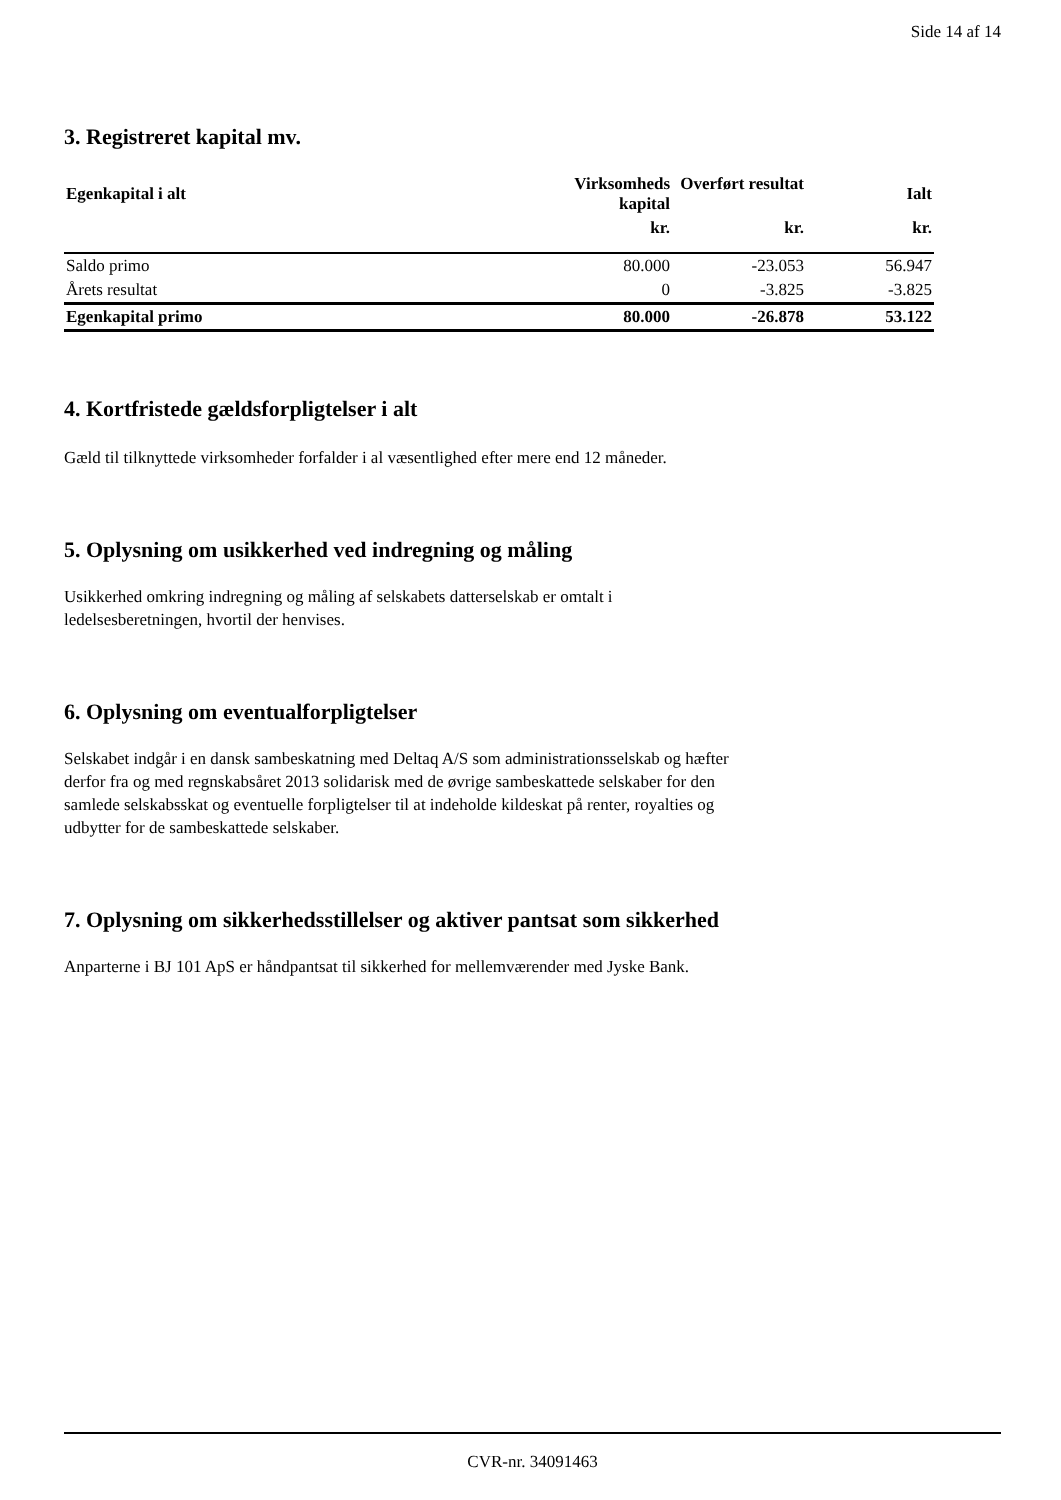Side 14 af 14
3. Registreret kapital mv.
| Egenkapital i alt | Virksomheds kapital | Overført resultat | Ialt |
| --- | --- | --- | --- |
| | kr. | kr. | kr. |
| Saldo primo | 80.000 | -23.053 | 56.947 |
| Årets resultat | 0 | -3.825 | -3.825 |
| Egenkapital primo | 80.000 | -26.878 | 53.122 |
4. Kortfristede gældsforpligtelser i alt
Gæld til tilknyttede virksomheder forfalder i al væsentlighed efter mere end 12 måneder.
5. Oplysning om usikkerhed ved indregning og måling
Usikkerhed omkring indregning og måling af selskabets datterselskab er omtalt i
ledelsesberetningen, hvortil der henvises.
6. Oplysning om eventualforpligtelser
Selskabet indgår i en dansk sambeskatning med Deltaq A/S som administrationsselskab og hæfter
derfor fra og med regnskabsåret 2013 solidarisk med de øvrige sambeskattede selskaber for den
samlede selskabsskat og eventuelle forpligtelser til at indeholde kildeskat på renter, royalties og
udbytter for de sambeskattede selskaber.
7. Oplysning om sikkerhedsstillelser og aktiver pantsat som sikkerhed
Anparterne i BJ 101 ApS er håndpantsat til sikkerhed for mellemværender med Jyske Bank.
CVR-nr. 34091463